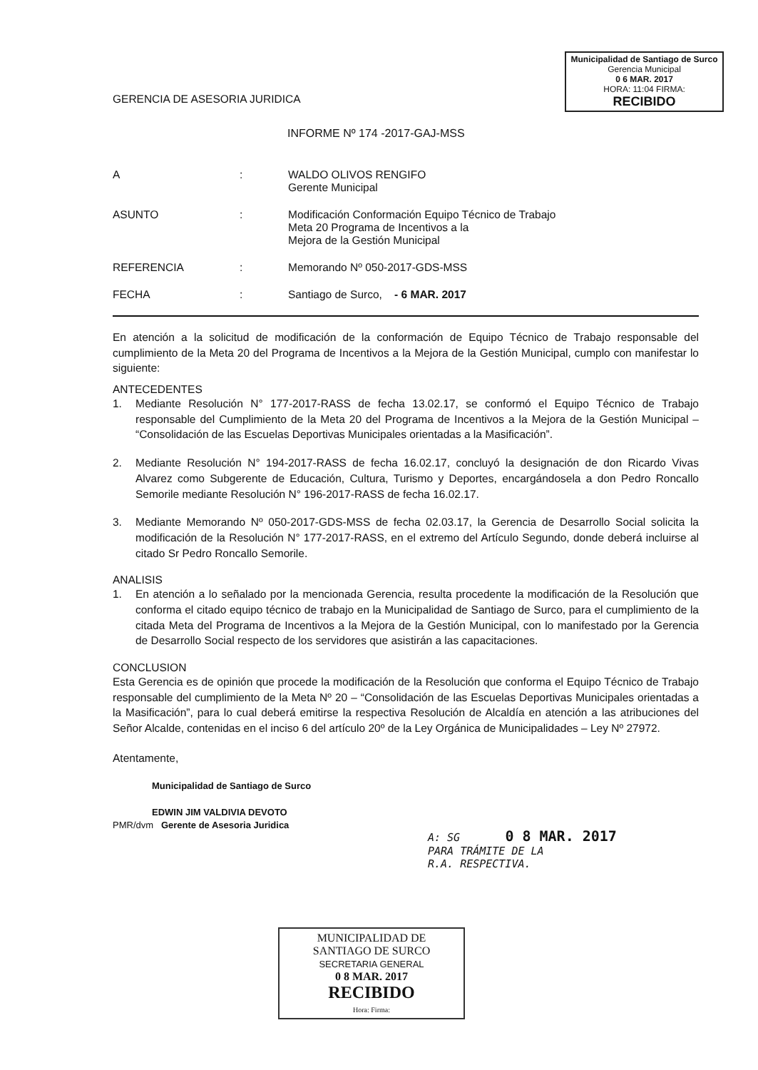Municipalidad de Santiago de Surco
Gerencia Municipal
0 6 MAR. 2017
HORA: 11:04 FIRMA:
RECIBIDO
GERENCIA DE ASESORIA JURIDICA
INFORME Nº 174 -2017-GAJ-MSS
A : WALDO OLIVOS RENGIFO
Gerente Municipal
ASUNTO : Modificación Conformación Equipo Técnico de Trabajo
Meta 20 Programa de Incentivos a la
Mejora de la Gestión Municipal
REFERENCIA : Memorando Nº 050-2017-GDS-MSS
FECHA : Santiago de Surco, - 6 MAR. 2017
En atención a la solicitud de modificación de la conformación de Equipo Técnico de Trabajo responsable del cumplimiento de la Meta 20 del Programa de Incentivos a la Mejora de la Gestión Municipal, cumplo con manifestar lo siguiente:
ANTECEDENTES
1. Mediante Resolución N° 177-2017-RASS de fecha 13.02.17, se conformó el Equipo Técnico de Trabajo responsable del Cumplimiento de la Meta 20 del Programa de Incentivos a la Mejora de la Gestión Municipal – “Consolidación de las Escuelas Deportivas Municipales orientadas a la Masificación”.
2. Mediante Resolución N° 194-2017-RASS de fecha 16.02.17, concluyó la designación de don Ricardo Vivas Alvarez como Subgerente de Educación, Cultura, Turismo y Deportes, encargándosela a don Pedro Roncallo Semorile mediante Resolución N° 196-2017-RASS de fecha 16.02.17.
3. Mediante Memorando Nº 050-2017-GDS-MSS de fecha 02.03.17, la Gerencia de Desarrollo Social solicita la modificación de la Resolución N° 177-2017-RASS, en el extremo del Artículo Segundo, donde deberá incluirse al citado Sr Pedro Roncallo Semorile.
ANALISIS
1. En atención a lo señalado por la mencionada Gerencia, resulta procedente la modificación de la Resolución que conforma el citado equipo técnico de trabajo en la Municipalidad de Santiago de Surco, para el cumplimiento de la citada Meta del Programa de Incentivos a la Mejora de la Gestión Municipal, con lo manifestado por la Gerencia de Desarrollo Social respecto de los servidores que asistirán a las capacitaciones.
CONCLUSION
Esta Gerencia es de opinión que procede la modificación de la Resolución que conforma el Equipo Técnico de Trabajo responsable del cumplimiento de la Meta Nº 20 – “Consolidación de las Escuelas Deportivas Municipales orientadas a la Masificación”, para lo cual deberá emitirse la respectiva Resolución de Alcaldía en atención a las atribuciones del Señor Alcalde, contenidas en el inciso 6 del artículo 20º de la Ley Orgánica de Municipalidades – Ley Nº 27972.
Atentamente,
Municipalidad de Santiago de Surco
EDWIN JIM VALDIVIA DEVOTO
PMR/dvm Gerente de Asesoria Juridica
A: SG 0 8 MAR. 2017
PARA TRÁMITE DE LA
R.A. RESPECTIVA.
MUNICIPALIDAD DE
SANTIAGO DE SURCO
SECRETARIA GENERAL
0 8 MAR. 2017
RECIBIDO
Hora: Firma: